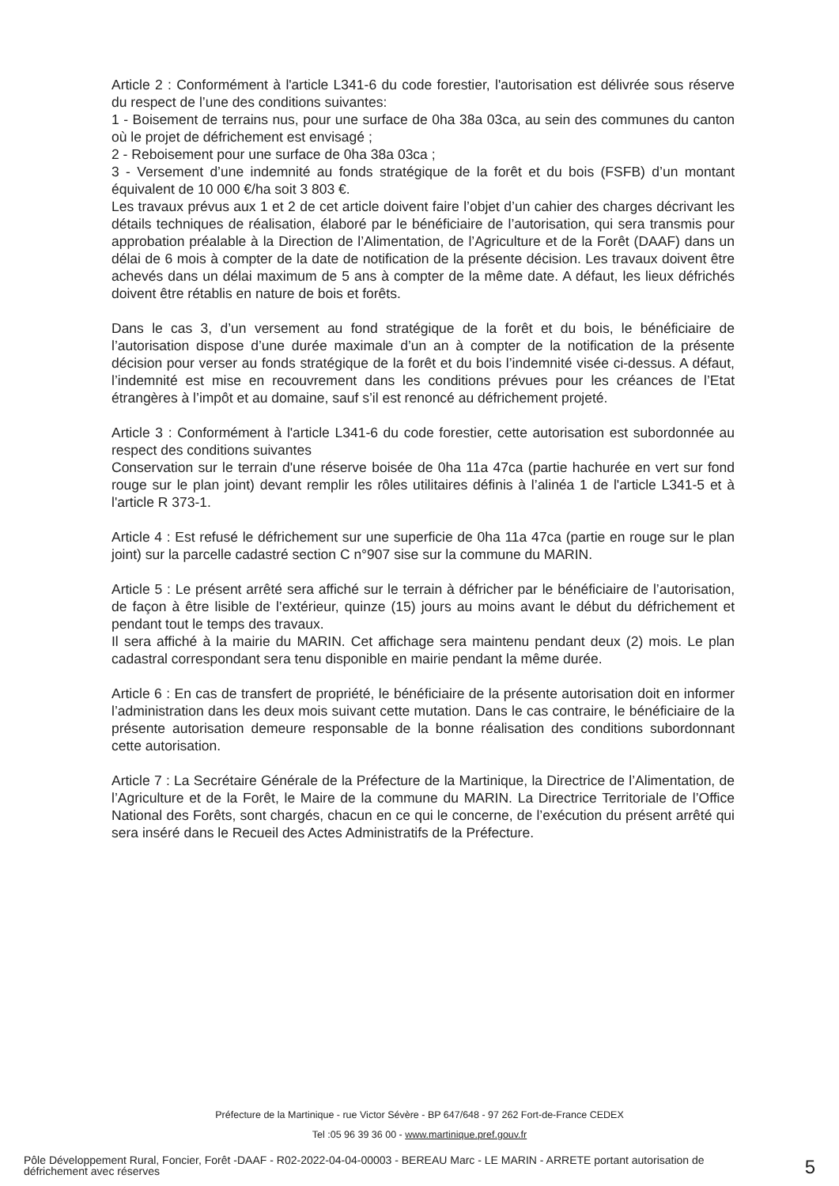Article 2 : Conformément à l'article L341-6 du code forestier, l'autorisation est délivrée sous réserve du respect de l’une des conditions suivantes:
1 - Boisement de terrains nus, pour une surface de 0ha 38a 03ca, au sein des communes du canton où le projet de défrichement est envisagé ;
2 - Reboisement pour une surface de 0ha 38a 03ca ;
3 - Versement d’une indemnité au fonds stratégique de la forêt et du bois (FSFB) d’un montant équivalent de 10 000 €/ha soit 3 803 €.
Les travaux prévus aux 1 et 2 de cet article doivent faire l’objet d’un cahier des charges décrivant les détails techniques de réalisation, élaboré par le bénéficiaire de l’autorisation, qui sera transmis pour approbation préalable à la Direction de l’Alimentation, de l’Agriculture et de la Forêt (DAAF) dans un délai de 6 mois à compter de la date de notification de la présente décision. Les travaux doivent être achevés dans un délai maximum de 5 ans à compter de la même date. A défaut, les lieux défrichés doivent être rétablis en nature de bois et forêts.
Dans le cas 3, d’un versement au fond stratégique de la forêt et du bois, le bénéficiaire de l’autorisation dispose d’une durée maximale d’un an à compter de la notification de la présente décision pour verser au fonds stratégique de la forêt et du bois l’indemnité visée ci-dessus. A défaut, l’indemnité est mise en recouvrement dans les conditions prévues pour les créances de l’Etat étrangères à l’impôt et au domaine, sauf s’il est renoncé au défrichement projeté.
Article 3 : Conformément à l'article L341-6 du code forestier, cette autorisation est subordonnée au respect des conditions suivantes
Conservation sur le terrain d'une réserve boisée de 0ha 11a 47ca (partie hachurée en vert sur fond rouge sur le plan joint) devant remplir les rôles utilitaires définis à l’alinéa 1 de l'article L341-5 et à l'article R 373-1.
Article 4 : Est refusé le défrichement sur une superficie de 0ha 11a 47ca (partie en rouge sur le plan joint) sur la parcelle cadastré section C n°907 sise sur la commune du MARIN.
Article 5 : Le présent arrêté sera affiché sur le terrain à défricher par le bénéficiaire de l’autorisation, de façon à être lisible de l’extérieur, quinze (15) jours au moins avant le début du défrichement et pendant tout le temps des travaux.
Il sera affiché à la mairie du MARIN. Cet affichage sera maintenu pendant deux (2) mois. Le plan cadastral correspondant sera tenu disponible en mairie pendant la même durée.
Article 6 : En cas de transfert de propriété, le bénéficiaire de la présente autorisation doit en informer l’administration dans les deux mois suivant cette mutation. Dans le cas contraire, le bénéficiaire de la présente autorisation demeure responsable de la bonne réalisation des conditions subordonnant cette autorisation.
Article 7 : La Secrétaire Générale de la Préfecture de la Martinique, la Directrice de l’Alimentation, de l’Agriculture et de la Forêt, le Maire de la commune du MARIN. La Directrice Territoriale de l’Office National des Forêts, sont chargés, chacun en ce qui le concerne, de l’exécution du présent arrêté qui sera inséré dans le Recueil des Actes Administratifs de la Préfecture.
Préfecture de la Martinique - rue Victor Sévère - BP 647/648 - 97 262 Fort-de-France CEDEX
Tel :05 96 39 36 00 - www.martinique.pref.gouv.fr
Pôle Développement Rural, Foncier, Forêt -DAAF - R02-2022-04-04-00003 - BEREAU Marc - LE MARIN - ARRETE portant autorisation de défrichement avec réserves
5